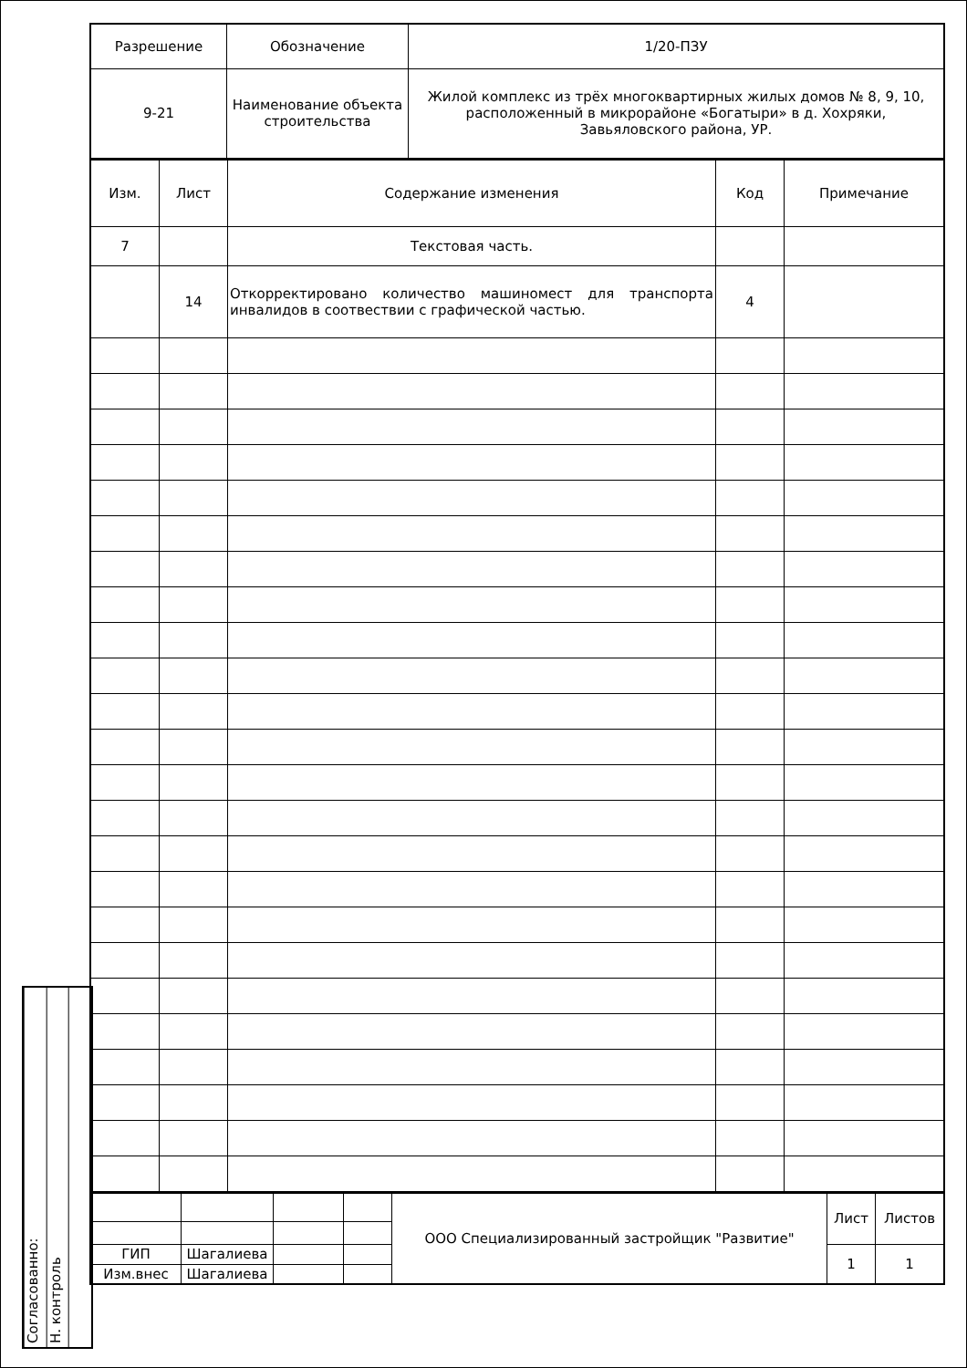| Разрешение | Обозначение | 1/20-ПЗУ |
| 9-21 | Наименование объекта строительства | Жилой комплекс из трёх многоквартирных жилых домов № 8, 9, 10, расположенный в микрорайоне «Богатыри» в д. Хохряки, Завьяловского района, УР. |
| Изм. | Лист | Содержание изменения | Код | Примечание |
| 7 | | Текстовая часть. | | |
| | 14 | Откорректировано количество машиномест для транспорта инвалидов в соотвествии с графической частью. | 4 | |
| | | | | ООО Специализированный застройщик "Развитие" | Лист | Листов |
| ГИП | Шагалиева | | | | 1 | 1 |
| Изм.внес | Шагалиева | | | | | |
Согласованно:
Н. контроль